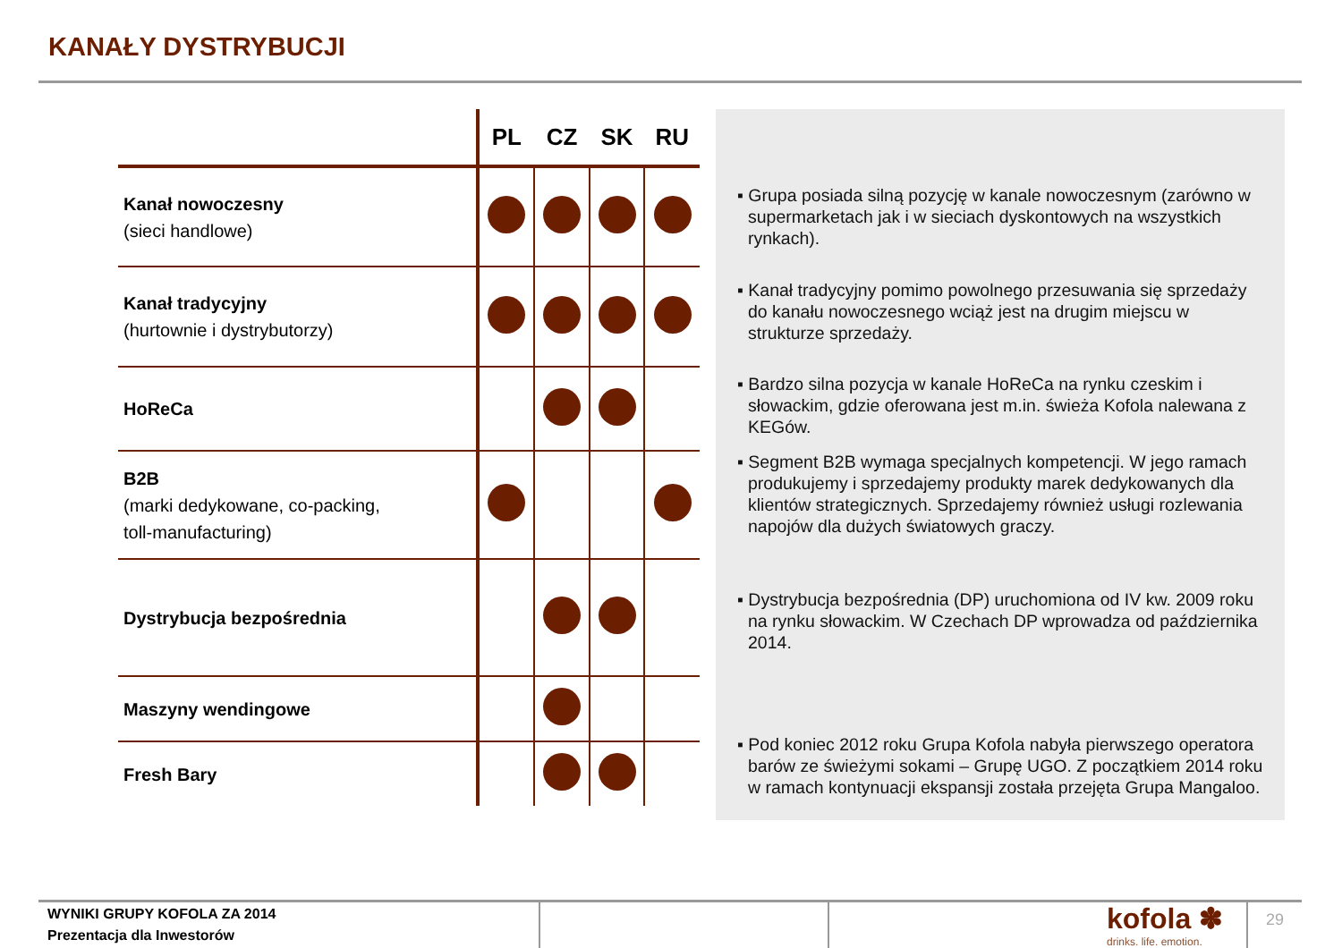KANAŁY DYSTRYBUCJI
| | PL | CZ | SK | RU |
| --- | --- | --- | --- | --- |
| Kanał nowoczesny (sieci handlowe) | | | | |
| Kanał tradycyjny (hurtownie i dystrybutorzy) | | | | |
| HoReCa | | | | |
| B2B (marki dedykowane, co-packing, toll-manufacturing) | | | | |
| Dystrybucja bezpośrednia | | | | |
| Maszyny wendingowe | | | | |
| Fresh Bary | | | | |
▪ Grupa posiada silną pozycję w kanale nowoczesnym (zarówno w supermarketach jak i w sieciach dyskontowych na wszystkich rynkach).
▪ Kanał tradycyjny pomimo powolnego przesuwania się sprzedaży do kanału nowoczesnego wciąż jest na drugim miejscu w strukturze sprzedaży.
▪ Bardzo silna pozycja w kanale HoReCa na rynku czeskim i słowackim, gdzie oferowana jest m.in. świeża Kofola nalewana z KEGów.
▪ Segment B2B wymaga specjalnych kompetencji. W jego ramach produkujemy i sprzedajemy produkty marek dedykowanych dla klientów strategicznych. Sprzedajemy również usługi rozlewania napojów dla dużych światowych graczy.
▪ Dystrybucja bezpośrednia (DP) uruchomiona od IV kw. 2009 roku na rynku słowackim. W Czechach DP wprowadza od października 2014.
▪ Pod koniec 2012 roku Grupa Kofola nabyła pierwszego operatora barów ze świeżymi sokami – Grupę UGO. Z początkiem 2014 roku w ramach kontynuacji ekspansji została przejęta Grupa Mangaloo.
WYNIKI GRUPY KOFOLA ZA 2014
Prezentacja dla Inwestorów
kofola ✽
drinks. life. emotion.
29